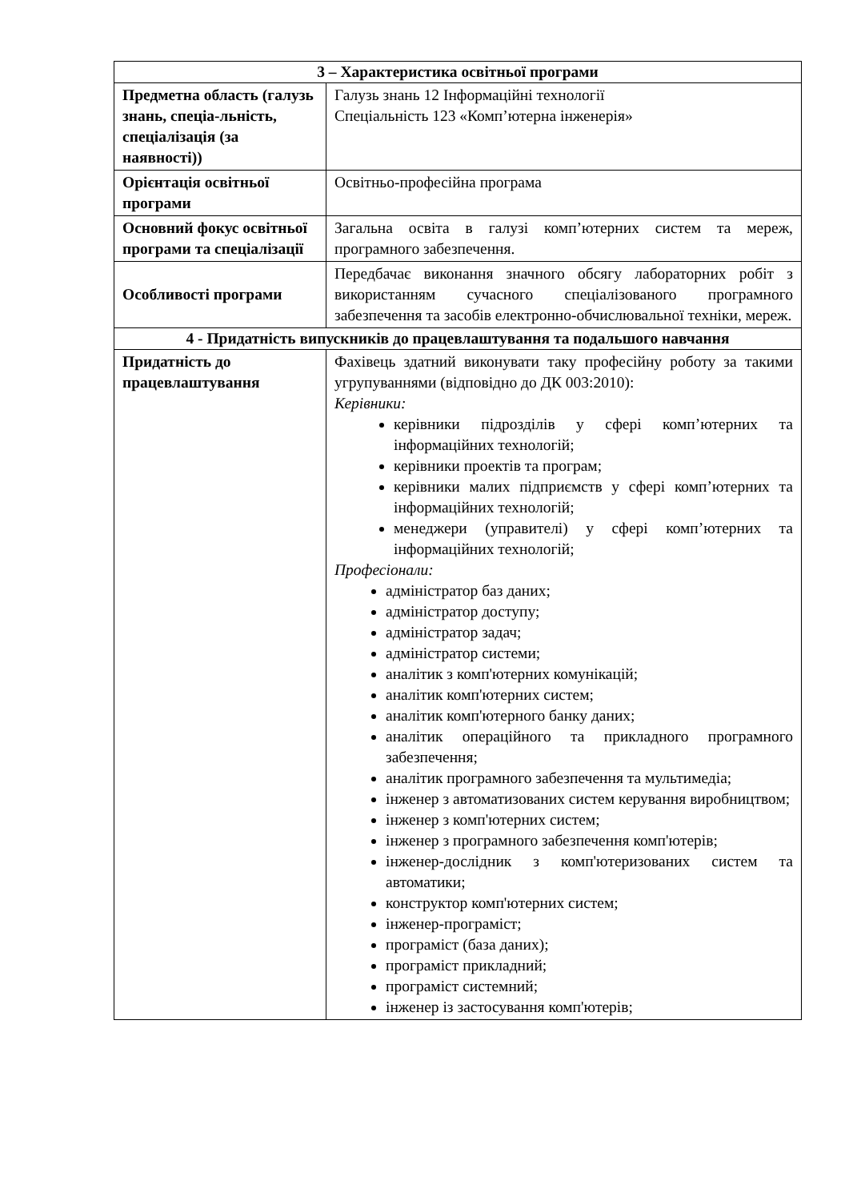| 3 – Характеристика освітньої програми | |
| --- | --- |
| Предметна область (галузь знань, спеціа-льність, спеціалізація (за наявності)) | Галузь знань 12 Інформаційні технології Спеціальність 123 «Комп’ютерна інженерія» |
| Орієнтація освітньої програми | Освітньо-професійна програма |
| Основний фокус освітньої програми та спеціалізації | Загальна освіта в галузі комп’ютерних систем та мереж, програмного забезпечення. |
| Особливості програми | Передбачає виконання значного обсягу лабораторних робіт з використанням сучасного спеціалізованого програмного забезпечення та засобів електронно-обчислювальної техніки, мереж. |
| 4 - Придатність випускників до працевлаштування та подальшого навчання | |
| Придатність до працевлаштування | Фахівець здатний виконувати таку професійну роботу за такими угрупуваннями (відповідно до ДК 003:2010): Керівники: керівники підрозділів у сфері комп’ютерних та інформаційних технологій; керівники проектів та програм; керівники малих підприємств у сфері комп’ютерних та інформаційних технологій; менеджери (управителі) у сфері комп’ютерних та інформаційних технологій; Професіонали: адміністратор баз даних; адміністратор доступу; адміністратор задач; адміністратор системи; аналітик з комп'ютерних комунікацій; аналітик комп'ютерних систем; аналітик комп'ютерного банку даних; аналітик операційного та прикладного програмного забезпечення; аналітик програмного забезпечення та мультимедіа; інженер з автоматизованих систем керування виробництвом; інженер з комп'ютерних систем; інженер з програмного забезпечення комп'ютерів; інженер-дослідник з комп'ютеризованих систем та автоматики; конструктор комп'ютерних систем; інженер-програміст; програміст (база даних); програміст прикладний; програміст системний; інженер із застосування комп'ютерів; |